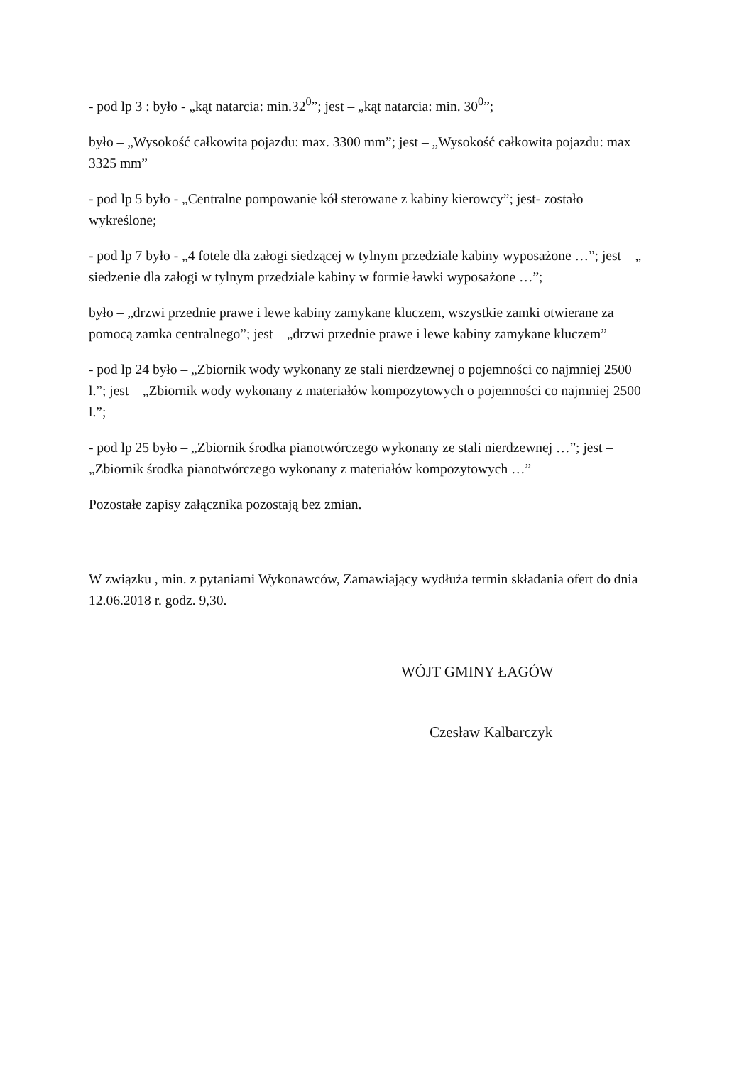- pod lp 3 : było - „kąt natarcia: min.32<sup>0</sup>”; jest – „kąt natarcia: min. 30<sup>0</sup>”;
było – „Wysokość całkowita pojazdu: max. 3300 mm”; jest – „Wysokość całkowita pojazdu: max 3325 mm”
- pod lp 5 było - „Centralne pompowanie kół sterowane z kabiny kierowcy”; jest- zostało wykreślone;
- pod lp 7 było - „4 fotele dla załogi siedzącej w tylnym przedziale kabiny wyposażone …”; jest – „ siedzenie dla załogi w tylnym przedziale kabiny w formie ławki wyposażone …”;
było – „drzwi przednie prawe i lewe kabiny zamykane kluczem, wszystkie zamki otwierane za pomocą zamka centralnego”; jest – „drzwi przednie prawe i lewe kabiny zamykane kluczem”
- pod lp 24 było – „Zbiornik wody wykonany ze stali nierdzewnej o pojemności co najmniej 2500 l.”; jest – „Zbiornik wody wykonany z materiałów kompozytowych o pojemności co najmniej 2500 l.”;
- pod lp 25 było – „Zbiornik środka pianotwórczego wykonany ze stali nierdzewnej …”; jest – „Zbiornik środka pianotwórczego wykonany z materiałów kompozytowych …”
Pozostałe zapisy załącznika pozostają bez zmian.
W związku , min. z pytaniami Wykonawców, Zamawiający wydłuża termin składania ofert do dnia 12.06.2018 r. godz. 9,30.
WÓJT GMINY ŁAGÓW
Czesław Kalbarczyk